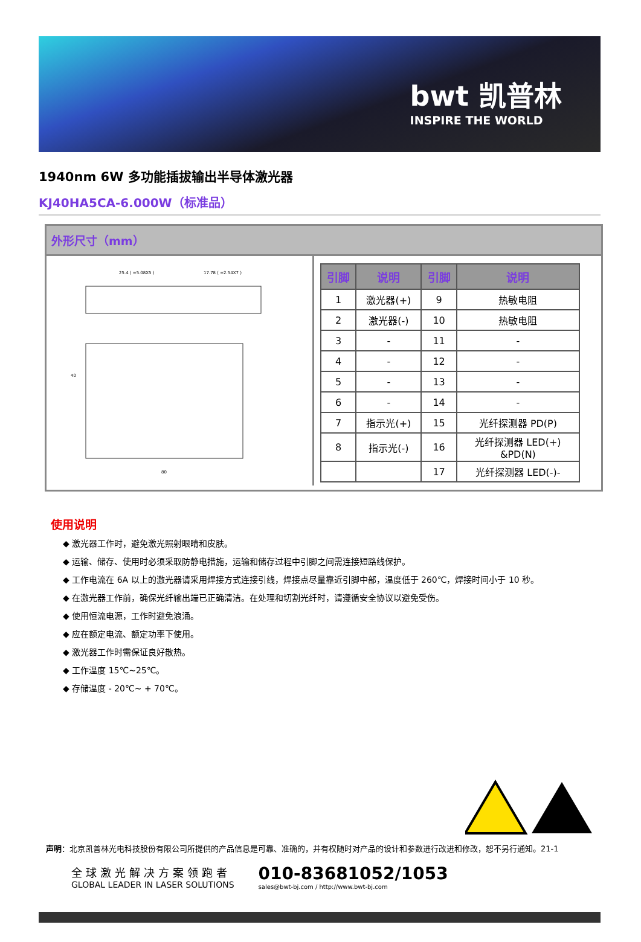bwt 凯普林
INSPIRE THE WORLD
1940nm 6W 多功能插拔输出半导体激光器
KJ40HA5CA-6.000W（标准品）
外形尺寸（mm）
25.4 ( =5.08X5 )
17.78 ( =2.54X7 )
80
40
| 引脚 | 说明 | 引脚 | 说明 |
| --- | --- | --- | --- |
| 1 | 激光器(+) | 9 | 热敏电阻 |
| 2 | 激光器(-) | 10 | 热敏电阻 |
| 3 | - | 11 | - |
| 4 | - | 12 | - |
| 5 | - | 13 | - |
| 6 | - | 14 | - |
| 7 | 指示光(+) | 15 | 光纤探测器 PD(P) |
| 8 | 指示光(-) | 16 | 光纤探测器 LED(+) &PD(N) |
| | | 17 | 光纤探测器 LED(-)- |
使用说明
◆ 激光器工作时，避免激光照射眼睛和皮肤。
◆ 运输、储存、使用时必须采取防静电措施，运输和储存过程中引脚之间需连接短路线保护。
◆ 工作电流在 6A 以上的激光器请采用焊接方式连接引线，焊接点尽量靠近引脚中部，温度低于 260℃，焊接时间小于 10 秒。
◆ 在激光器工作前，确保光纤输出端已正确清洁。在处理和切割光纤时，请遵循安全协议以避免受伤。
◆ 使用恒流电源，工作时避免浪涌。
◆ 应在额定电流、额定功率下使用。
◆ 激光器工作时需保证良好散热。
◆ 工作温度 15℃~25℃。
◆ 存储温度 - 20℃~ + 70℃。
声明：北京凯普林光电科技股份有限公司所提供的产品信息是可靠、准确的，并有权随时对产品的设计和参数进行改进和修改，恕不另行通知。21-1
全球激光解决方案领跑者
GLOBAL LEADER IN LASER SOLUTIONS
010-83681052/1053
sales@bwt-bj.com / http://www.bwt-bj.com